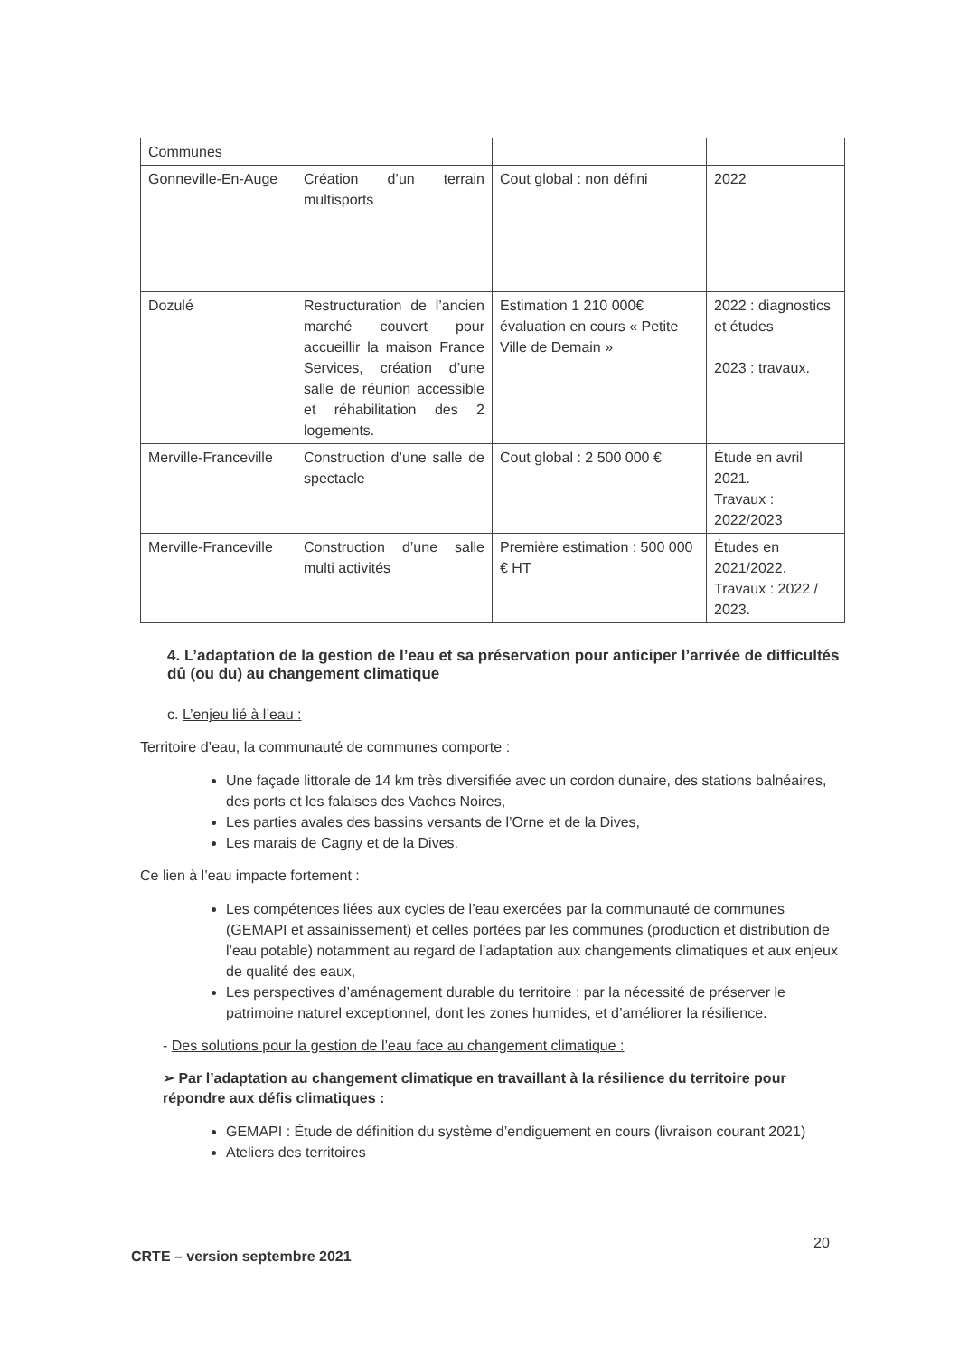| Communes | | | |
| Gonneville-En-Auge | Création d’un terrain multisports | Cout global : non défini | 2022 |
| Dozulé | Restructuration de l’ancien marché couvert pour accueillir la maison France Services, création d’une salle de réunion accessible et réhabilitation des 2 logements. | Estimation 1 210 000€ évaluation en cours « Petite Ville de Demain » | 2022 : diagnostics et études 2023 : travaux. |
| Merville-Franceville | Construction d’une salle de spectacle | Cout global : 2 500 000 € | Étude en avril 2021. Travaux : 2022/2023 |
| Merville-Franceville | Construction d’une salle multi activités | Première estimation : 500 000 € HT | Études en 2021/2022. Travaux : 2022 / 2023. |
4. L’adaptation de la gestion de l’eau et sa préservation pour anticiper l’arrivée de difficultés dû (ou du) au changement climatique
c. L’enjeu lié à l’eau :
Territoire d’eau, la communauté de communes comporte :
Une façade littorale de 14 km très diversifiée avec un cordon dunaire, des stations balnéaires, des ports et les falaises des Vaches Noires,
Les parties avales des bassins versants de l’Orne et de la Dives,
Les marais de Cagny et de la Dives.
Ce lien à l’eau impacte fortement :
Les compétences liées aux cycles de l’eau exercées par la communauté de communes (GEMAPI et assainissement) et celles portées par les communes (production et distribution de l’eau potable) notamment au regard de l’adaptation aux changements climatiques et aux enjeux de qualité des eaux,
Les perspectives d’aménagement durable du territoire : par la nécessité de préserver le patrimoine naturel exceptionnel, dont les zones humides, et d’améliorer la résilience.
- Des solutions pour la gestion de l’eau face au changement climatique :
➢ Par l’adaptation au changement climatique en travaillant à la résilience du territoire pour répondre aux défis climatiques :
GEMAPI : Étude de définition du système d’endiguement en cours (livraison courant 2021)
Ateliers des territoires
20
CRTE – version septembre 2021